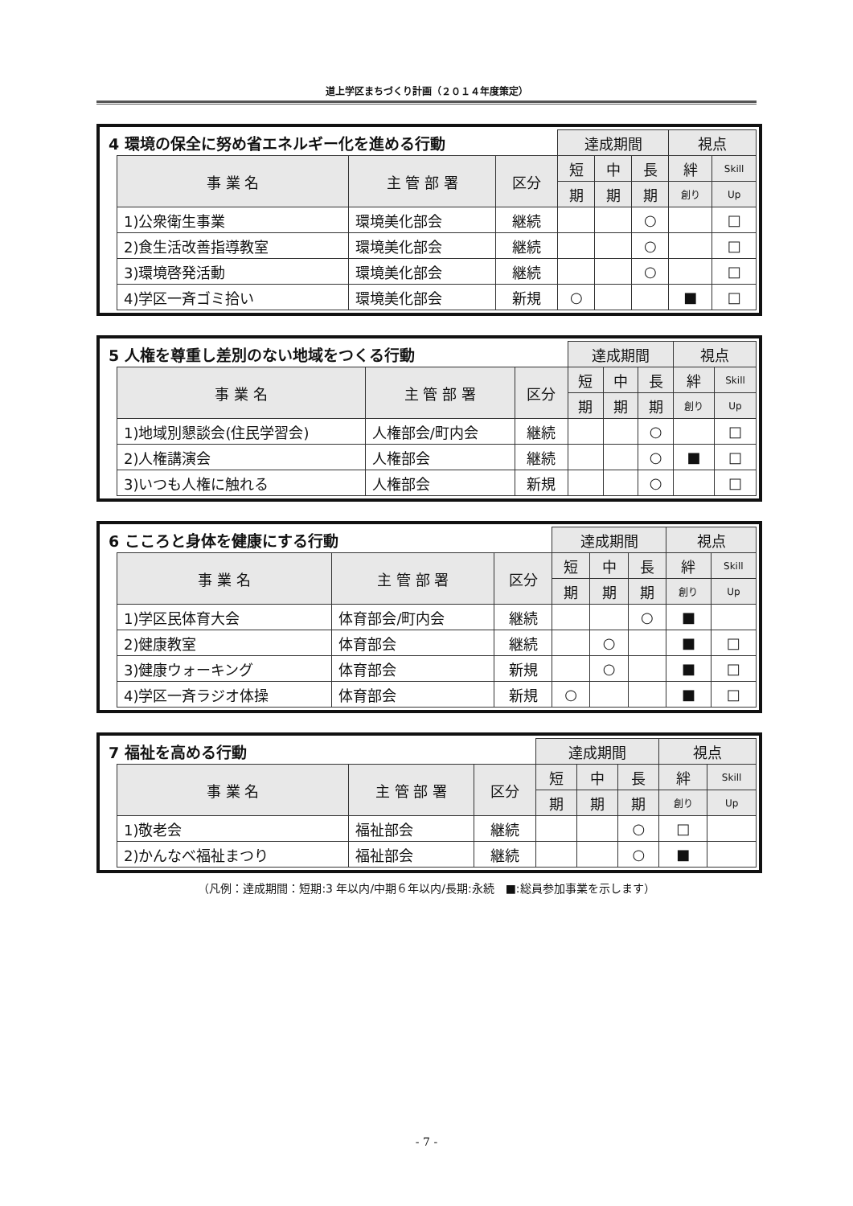道上学区まちづくり計画（２０１４年度策定）
| 4 環境の保全に努め省エネルギー化を進める行動 | | | | 達成期間 | | | 視点 | |
| | 事 業 名 | 主 管 部 署 | 区分 | 短 | 中 | 長 | 絆 | Skill |
| | | | | 期 | 期 | 期 | 創り | Up |
| | 1)公衆衛生事業 | 環境美化部会 | 継続 | | | ○ | | □ |
| | 2)食生活改善指導教室 | 環境美化部会 | 継続 | | | ○ | | □ |
| | 3)環境啓発活動 | 環境美化部会 | 継続 | | | ○ | | □ |
| | 4)学区一斉ゴミ拾い | 環境美化部会 | 新規 | ○ | | | ■ | □ |
| 5 人権を尊重し差別のない地域をつくる行動 | | | | 達成期間 | | | 視点 | |
| | 事 業 名 | 主 管 部 署 | 区分 | 短 | 中 | 長 | 絆 | Skill |
| | | | | 期 | 期 | 期 | 創り | Up |
| | 1)地域別懇談会(住民学習会) | 人権部会/町内会 | 継続 | | | ○ | | □ |
| | 2)人権講演会 | 人権部会 | 継続 | | | ○ | ■ | □ |
| | 3)いつも人権に触れる | 人権部会 | 新規 | | | ○ | | □ |
| 6 こころと身体を健康にする行動 | | | | 達成期間 | | | 視点 | |
| | 事 業 名 | 主 管 部 署 | 区分 | 短 | 中 | 長 | 絆 | Skill |
| | | | | 期 | 期 | 期 | 創り | Up |
| | 1)学区民体育大会 | 体育部会/町内会 | 継続 | | | ○ | ■ | |
| | 2)健康教室 | 体育部会 | 継続 | | ○ | | ■ | □ |
| | 3)健康ウォーキング | 体育部会 | 新規 | | ○ | | ■ | □ |
| | 4)学区一斉ラジオ体操 | 体育部会 | 新規 | ○ | | | ■ | □ |
| 7 福祉を高める行動 | | | | 達成期間 | | | 視点 | |
| | 事 業 名 | 主 管 部 署 | 区分 | 短 | 中 | 長 | 絆 | Skill |
| | | | | 期 | 期 | 期 | 創り | Up |
| | 1)敬老会 | 福祉部会 | 継続 | | | ○ | □ | |
| | 2)かんなべ福祉まつり | 福祉部会 | 継続 | | | ○ | ■ | |
（凡例：達成期間：短期:3 年以内/中期６年以内/長期:永続　■:総員参加事業を示します）
- 7 -